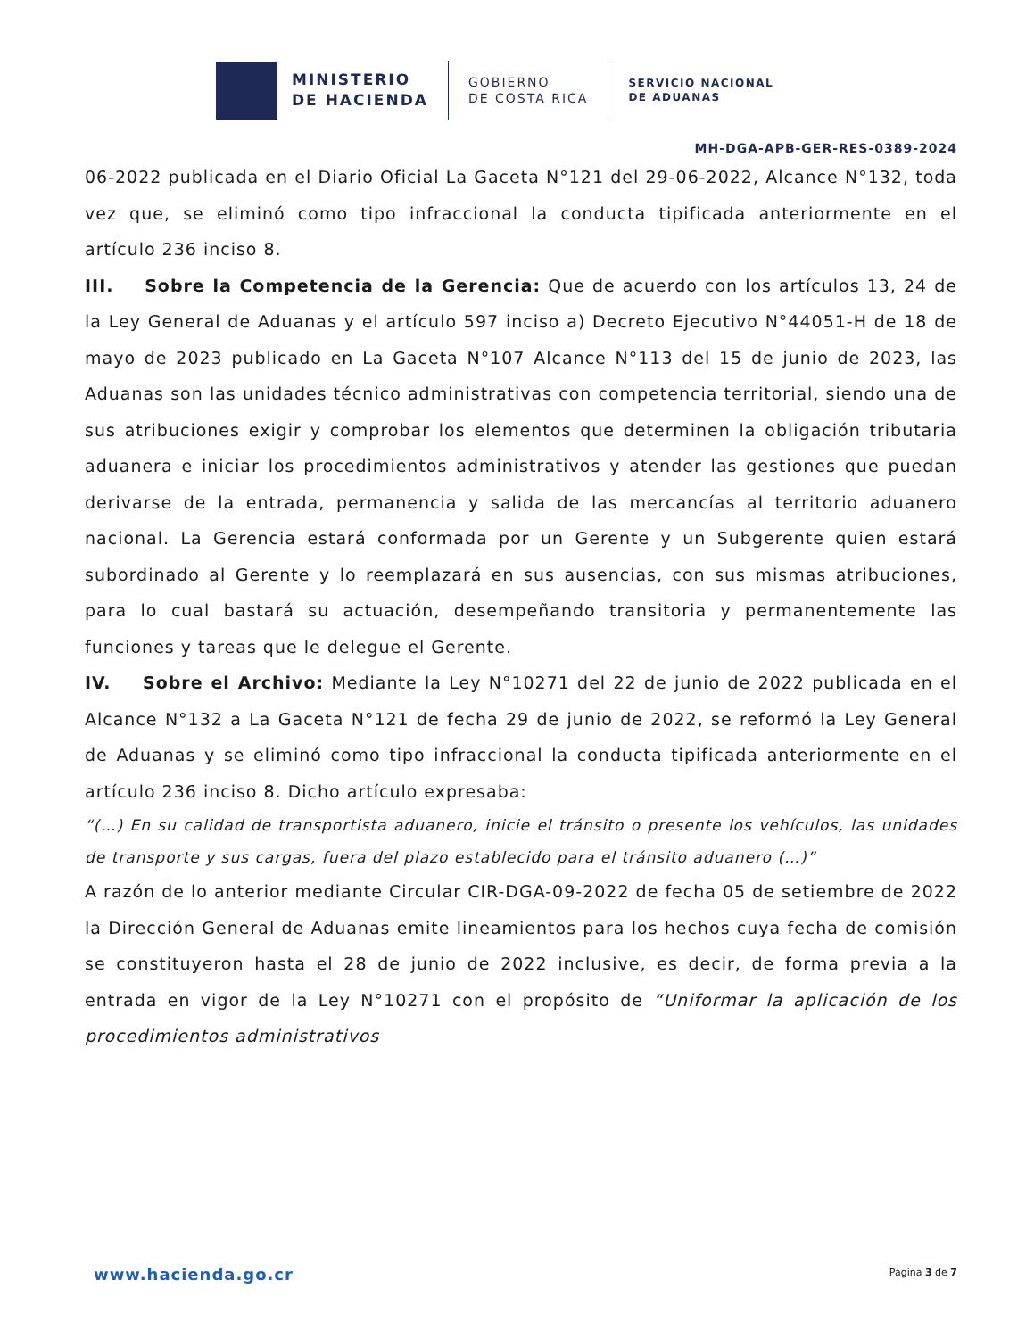MINISTERIO
DE HACIENDA
GOBIERNO
DE COSTA RICA
SERVICIO NACIONAL
DE ADUANAS
MH-DGA-APB-GER-RES-0389-2024
06-2022 publicada en el Diario Oficial La Gaceta N°121 del 29-06-2022, Alcance N°132, toda vez que, se eliminó como tipo infraccional la conducta tipificada anteriormente en el artículo 236 inciso 8.
III. Sobre la Competencia de la Gerencia: Que de acuerdo con los artículos 13, 24 de la Ley General de Aduanas y el artículo 597 inciso a) Decreto Ejecutivo N°44051-H de 18 de mayo de 2023 publicado en La Gaceta N°107 Alcance N°113 del 15 de junio de 2023, las Aduanas son las unidades técnico administrativas con competencia territorial, siendo una de sus atribuciones exigir y comprobar los elementos que determinen la obligación tributaria aduanera e iniciar los procedimientos administrativos y atender las gestiones que puedan derivarse de la entrada, permanencia y salida de las mercancías al territorio aduanero nacional. La Gerencia estará conformada por un Gerente y un Subgerente quien estará subordinado al Gerente y lo reemplazará en sus ausencias, con sus mismas atribuciones, para lo cual bastará su actuación, desempeñando transitoria y permanentemente las funciones y tareas que le delegue el Gerente.
IV. Sobre el Archivo: Mediante la Ley N°10271 del 22 de junio de 2022 publicada en el Alcance N°132 a La Gaceta N°121 de fecha 29 de junio de 2022, se reformó la Ley General de Aduanas y se eliminó como tipo infraccional la conducta tipificada anteriormente en el artículo 236 inciso 8. Dicho artículo expresaba:
“(…) En su calidad de transportista aduanero, inicie el tránsito o presente los vehículos, las unidades de transporte y sus cargas, fuera del plazo establecido para el tránsito aduanero (…)”
A razón de lo anterior mediante Circular CIR-DGA-09-2022 de fecha 05 de setiembre de 2022 la Dirección General de Aduanas emite lineamientos para los hechos cuya fecha de comisión se constituyeron hasta el 28 de junio de 2022 inclusive, es decir, de forma previa a la entrada en vigor de la Ley N°10271 con el propósito de “Uniformar la aplicación de los procedimientos administrativos
www.hacienda.go.cr Página 3 de 7